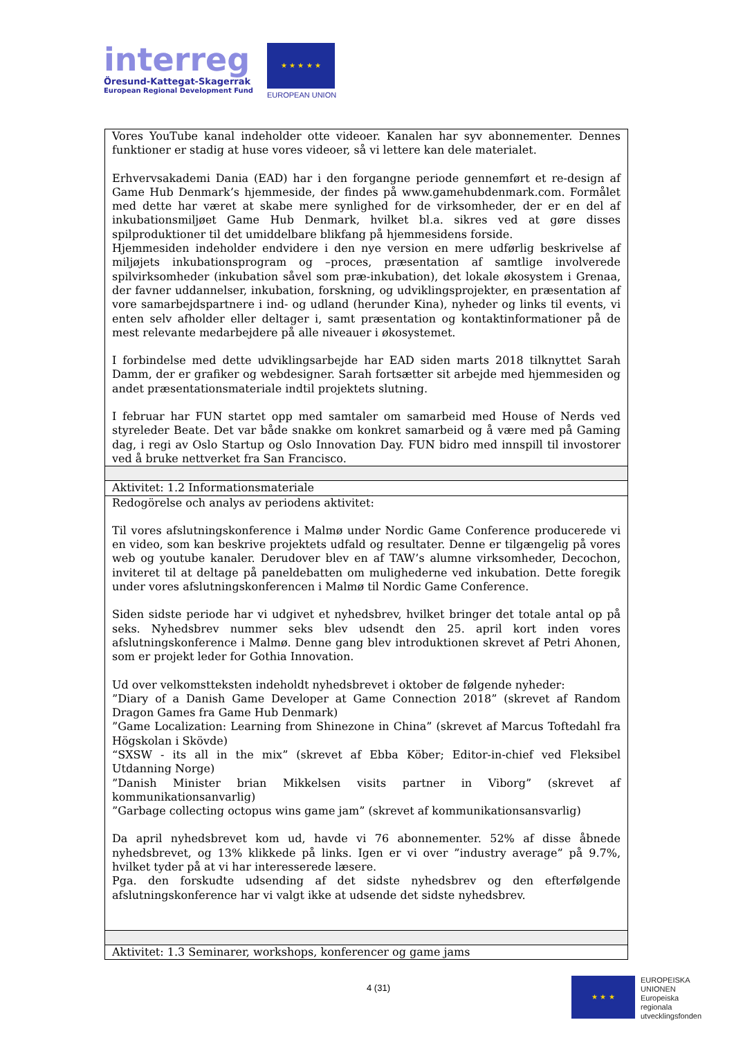interreg
Öresund-Kattegat-Skagerrak
European Regional Development Fund
★ ★ ★ ★ ★
EUROPEAN UNION
| Vores YouTube kanal indeholder otte videoer. Kanalen har syv abonnementer. Dennes funktioner er stadig at huse vores videoer, så vi lettere kan dele materialet. Erhvervsakademi Dania (EAD) har i den forgangne periode gennemført et re-design af Game Hub Denmark’s hjemmeside, der findes på www.gamehubdenmark.com. Formålet med dette har været at skabe mere synlighed for de virksomheder, der er en del af inkubationsmiljøet Game Hub Denmark, hvilket bl.a. sikres ved at gøre disses spilproduktioner til det umiddelbare blikfang på hjemmesidens forside. Hjemmesiden indeholder endvidere i den nye version en mere udførlig beskrivelse af miljøjets inkubationsprogram og –proces, præsentation af samtlige involverede spilvirksomheder (inkubation såvel som præ-inkubation), det lokale økosystem i Grenaa, der favner uddannelser, inkubation, forskning, og udviklingsprojekter, en præsentation af vore samarbejdspartnere i ind- og udland (herunder Kina), nyheder og links til events, vi enten selv afholder eller deltager i, samt præsentation og kontaktinformationer på de mest relevante medarbejdere på alle niveauer i økosystemet. I forbindelse med dette udviklingsarbejde har EAD siden marts 2018 tilknyttet Sarah Damm, der er grafiker og webdesigner. Sarah fortsætter sit arbejde med hjemmesiden og andet præsentationsmateriale indtil projektets slutning. I februar har FUN startet opp med samtaler om samarbeid med House of Nerds ved styreleder Beate. Det var både snakke om konkret samarbeid og å være med på Gaming dag, i regi av Oslo Startup og Oslo Innovation Day. FUN bidro med innspill til invostorer ved å bruke nettverket fra San Francisco. |
| Aktivitet: 1.2 Informationsmateriale |
| Redogörelse och analys av periodens aktivitet: Til vores afslutningskonference i Malmø under Nordic Game Conference producerede vi en video, som kan beskrive projektets udfald og resultater. Denne er tilgængelig på vores web og youtube kanaler. Derudover blev en af TAW’s alumne virksomheder, Decochon, inviteret til at deltage på paneldebatten om mulighederne ved inkubation. Dette foregik under vores afslutningskonferencen i Malmø til Nordic Game Conference. Siden sidste periode har vi udgivet et nyhedsbrev, hvilket bringer det totale antal op på seks. Nyhedsbrev nummer seks blev udsendt den 25. april kort inden vores afslutningskonference i Malmø. Denne gang blev introduktionen skrevet af Petri Ahonen, som er projekt leder for Gothia Innovation. Ud over velkomstteksten indeholdt nyhedsbrevet i oktober de følgende nyheder: ”Diary of a Danish Game Developer at Game Connection 2018” (skrevet af Random Dragon Games fra Game Hub Denmark) ”Game Localization: Learning from Shinezone in China” (skrevet af Marcus Toftedahl fra Högskolan i Skövde) “SXSW - its all in the mix” (skrevet af Ebba Köber; Editor-in-chief ved Fleksibel Utdanning Norge) ”Danish Minister brian Mikkelsen visits partner in Viborg” (skrevet af kommunikationsanvarlig) ”Garbage collecting octopus wins game jam” (skrevet af kommunikationsansvarlig) Da april nyhedsbrevet kom ud, havde vi 76 abonnementer. 52% af disse åbnede nyhedsbrevet, og 13% klikkede på links. Igen er vi over ”industry average” på 9.7%, hvilket tyder på at vi har interesserede læsere. Pga. den forskudte udsending af det sidste nyhedsbrev og den efterfølgende afslutningskonference har vi valgt ikke at udsende det sidste nyhedsbrev. |
| Aktivitet: 1.3 Seminarer, workshops, konferencer og game jams |
4 (31)
★ ★ ★
EUROPEISKA
UNIONEN
Europeiska
regionala
utvecklingsfonden